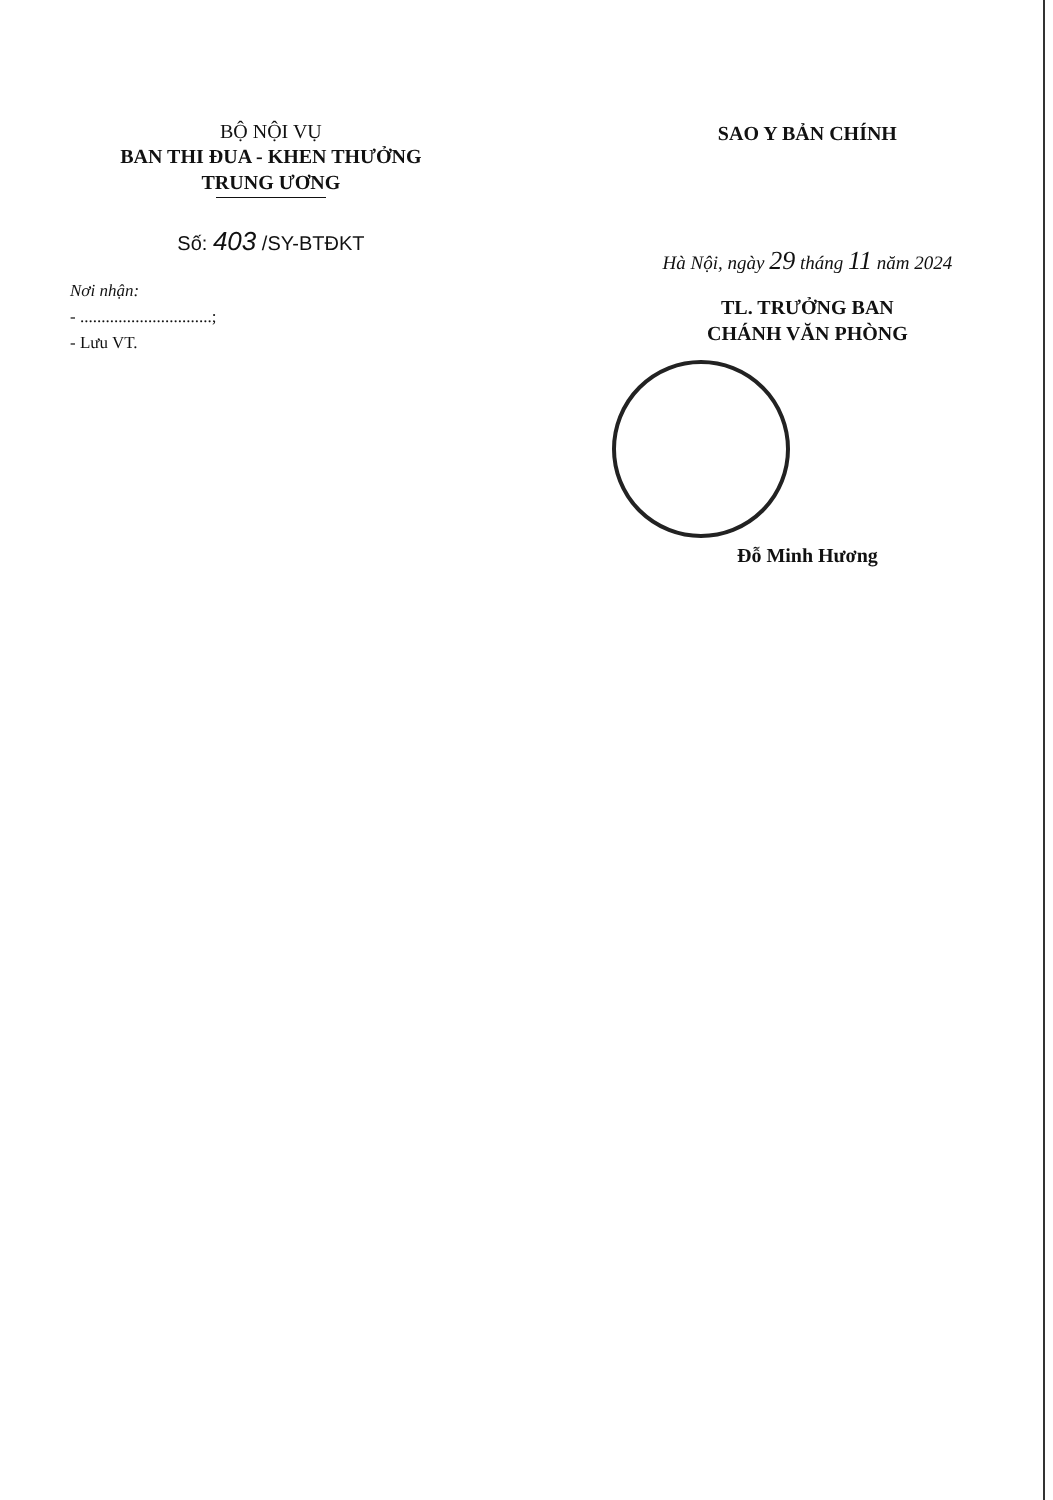BỘ NỘI VỤ
BAN THI ĐUA - KHEN THƯỞNG
TRUNG ƯƠNG
Số: 403 /SY-BTĐKT
SAO Y BẢN CHÍNH
Hà Nội, ngày 29 tháng 11 năm 2024
TL. TRƯỞNG BAN
CHÁNH VĂN PHÒNG
Đỗ Minh Hương
Nơi nhận:
- ...............................;
- Lưu VT.